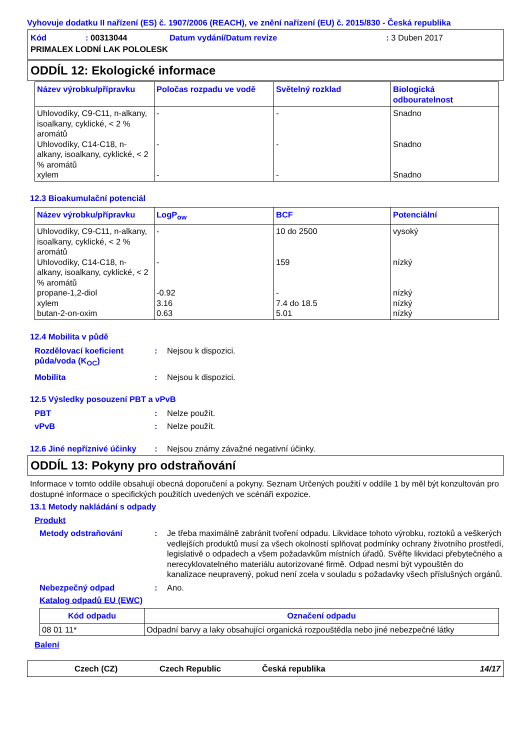Vyhovuje dodatku II nařízení (ES) č. 1907/2006 (REACH), ve znění nařízení (EU) č. 2015/830 - Česká republika
| Kód | : 00313044 | Datum vydání/Datum revize | : 3 Duben 2017 |
| PRIMALEX LODNÍ LAK POLOLESK | | | |
ODDÍL 12: Ekologické informace
| Název výrobku/přípravku | Poločas rozpadu ve vodě | Světelný rozklad | Biologická odbouratelnost |
| --- | --- | --- | --- |
| Uhlovodíky, C9-C11, n-alkany, isoalkany, cyklické, < 2 % aromátů Uhlovodíky, C14-C18, n-alkany, isoalkany, cyklické, < 2 % aromátů xylem | - - - | - - - | Snadno Snadno Snadno |
12.3 Bioakumulační potenciál
| Název výrobku/přípravku | LogP<sub>ow</sub> | BCF | Potenciální |
| --- | --- | --- | --- |
| Uhlovodíky, C9-C11, n-alkany, isoalkany, cyklické, < 2 % aromátů Uhlovodíky, C14-C18, n-alkany, isoalkany, cyklické, < 2 % aromátů propane-1,2-diol xylem butan-2-on-oxim | - - -0.92 3.16 0.63 | 10 do 2500 159 - 7.4 do 18.5 5.01 | vysoký nízký nízký nízký nízký |
12.4 Mobilita v půdě
Rozdělovací koeficient půda/voda (K<sub>OC</sub>)
: Nejsou k dispozici.
Mobilita : Nejsou k dispozici.
12.5 Výsledky posouzení PBT a vPvB
PBT : Nelze použít.
vPvB : Nelze použít.
12.6 Jiné nepříznivé účinky
: Nejsou známy závažné negativní účinky.
ODDÍL 13: Pokyny pro odstraňování
Informace v tomto oddíle obsahují obecná doporučení a pokyny. Seznam Určených použití v oddíle 1 by měl být konzultován pro dostupné informace o specifických použitích uvedených ve scénáři expozice.
13.1 Metody nakládání s odpady
Produkt
Metody odstraňování : Je třeba maximálně zabránit tvoření odpadu. Likvidace tohoto výrobku, roztoků a veškerých vedlejších produktů musí za všech okolností splňovat podmínky ochrany životního prostředí, legislativě o odpadech a všem požadavkům místních úřadů. Svěřte likvidaci přebytečného a nerecyklovatelného materiálu autorizované firmě. Odpad nesmí být vypouštěn do kanalizace neupravený, pokud není zcela v souladu s požadavky všech příslušných orgánů.
Nebezpečný odpad : Ano.
Katalog odpadů EU (EWC)
| Kód odpadu | Označení odpadu |
| --- | --- |
| 08 01 11* | Odpadní barvy a laky obsahující organická rozpouštědla nebo jiné nebezpečné látky |
Balení
Czech (CZ) Czech Republic Česká republika 14/17